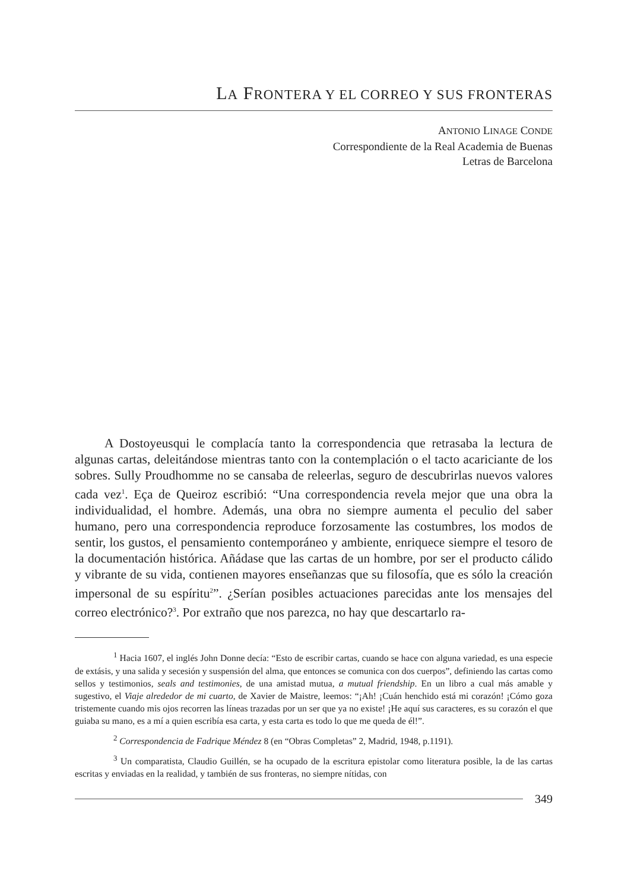LA FRONTERA Y EL CORREO Y SUS FRONTERAS
ANTONIO LINAGE CONDE
Correspondiente de la Real Academia de Buenas
Letras de Barcelona
A Dostoyeusqui le complacía tanto la correspondencia que retrasaba la lectura de algunas cartas, deleitándose mientras tanto con la contemplación o el tacto acariciante de los sobres. Sully Proudhomme no se cansaba de releerlas, seguro de descubrirlas nuevos valores cada vez<sup>1</sup>. Eça de Queiroz escribió: “Una correspondencia revela mejor que una obra la individualidad, el hombre. Además, una obra no siempre aumenta el peculio del saber humano, pero una correspondencia reproduce forzosamente las costumbres, los modos de sentir, los gustos, el pensamiento contemporáneo y ambiente, enriquece siempre el tesoro de la documentación histórica. Añádase que las cartas de un hombre, por ser el producto cálido y vibrante de su vida, contienen mayores enseñanzas que su filosofía, que es sólo la creación impersonal de su espíritu<sup>2</sup>”. ¿Serían posibles actuaciones parecidas ante los mensajes del correo electrónico?<sup>3</sup>. Por extraño que nos parezca, no hay que descartarlo ra-
<sup>1</sup> Hacia 1607, el inglés John Donne decía: “Esto de escribir cartas, cuando se hace con alguna variedad, es una especie de extásis, y una salida y secesión y suspensión del alma, que entonces se comunica con dos cuerpos”, definiendo las cartas como sellos y testimonios, seals and testimonies, de una amistad mutua, a mutual friendship. En un libro a cual más amable y sugestivo, el Viaje alrededor de mi cuarto, de Xavier de Maistre, leemos: “¡Ah! ¡Cuán henchido está mi corazón! ¡Cómo goza tristemente cuando mis ojos recorren las líneas trazadas por un ser que ya no existe! ¡He aquí sus caracteres, es su corazón el que guiaba su mano, es a mí a quien escribía esa carta, y esta carta es todo lo que me queda de él!”.
<sup>2</sup> Correspondencia de Fadrique Méndez 8 (en “Obras Completas” 2, Madrid, 1948, p.1191).
<sup>3</sup> Un comparatista, Claudio Guillén, se ha ocupado de la escritura epistolar como literatura posible, la de las cartas escritas y enviadas en la realidad, y también de sus fronteras, no siempre nítidas, con
349